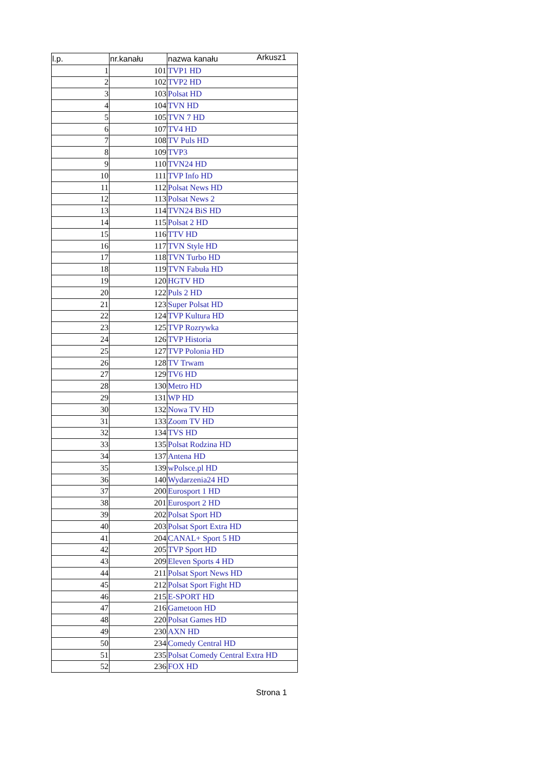Arkusz1
| l.p. | nr.kanału | nazwa kanału |
| --- | --- | --- |
| 1 | 101 | TVP1 HD |
| 2 | 102 | TVP2 HD |
| 3 | 103 | Polsat HD |
| 4 | 104 | TVN HD |
| 5 | 105 | TVN 7 HD |
| 6 | 107 | TV4 HD |
| 7 | 108 | TV Puls HD |
| 8 | 109 | TVP3 |
| 9 | 110 | TVN24 HD |
| 10 | 111 | TVP Info HD |
| 11 | 112 | Polsat News HD |
| 12 | 113 | Polsat News 2 |
| 13 | 114 | TVN24 BiS HD |
| 14 | 115 | Polsat 2 HD |
| 15 | 116 | TTV HD |
| 16 | 117 | TVN Style HD |
| 17 | 118 | TVN Turbo HD |
| 18 | 119 | TVN Fabuła HD |
| 19 | 120 | HGTV HD |
| 20 | 122 | Puls 2 HD |
| 21 | 123 | Super Polsat HD |
| 22 | 124 | TVP Kultura HD |
| 23 | 125 | TVP Rozrywka |
| 24 | 126 | TVP Historia |
| 25 | 127 | TVP Polonia HD |
| 26 | 128 | TV Trwam |
| 27 | 129 | TV6 HD |
| 28 | 130 | Metro HD |
| 29 | 131 | WP HD |
| 30 | 132 | Nowa TV HD |
| 31 | 133 | Zoom TV HD |
| 32 | 134 | TVS HD |
| 33 | 135 | Polsat Rodzina HD |
| 34 | 137 | Antena HD |
| 35 | 139 | wPolsce.pl HD |
| 36 | 140 | Wydarzenia24 HD |
| 37 | 200 | Eurosport 1 HD |
| 38 | 201 | Eurosport 2 HD |
| 39 | 202 | Polsat Sport HD |
| 40 | 203 | Polsat Sport Extra HD |
| 41 | 204 | CANAL+ Sport 5 HD |
| 42 | 205 | TVP Sport HD |
| 43 | 209 | Eleven Sports 4 HD |
| 44 | 211 | Polsat Sport News HD |
| 45 | 212 | Polsat Sport Fight HD |
| 46 | 215 | E-SPORT HD |
| 47 | 216 | Gametoon HD |
| 48 | 220 | Polsat Games HD |
| 49 | 230 | AXN HD |
| 50 | 234 | Comedy Central HD |
| 51 | 235 | Polsat Comedy Central Extra HD |
| 52 | 236 | FOX HD |
Strona 1